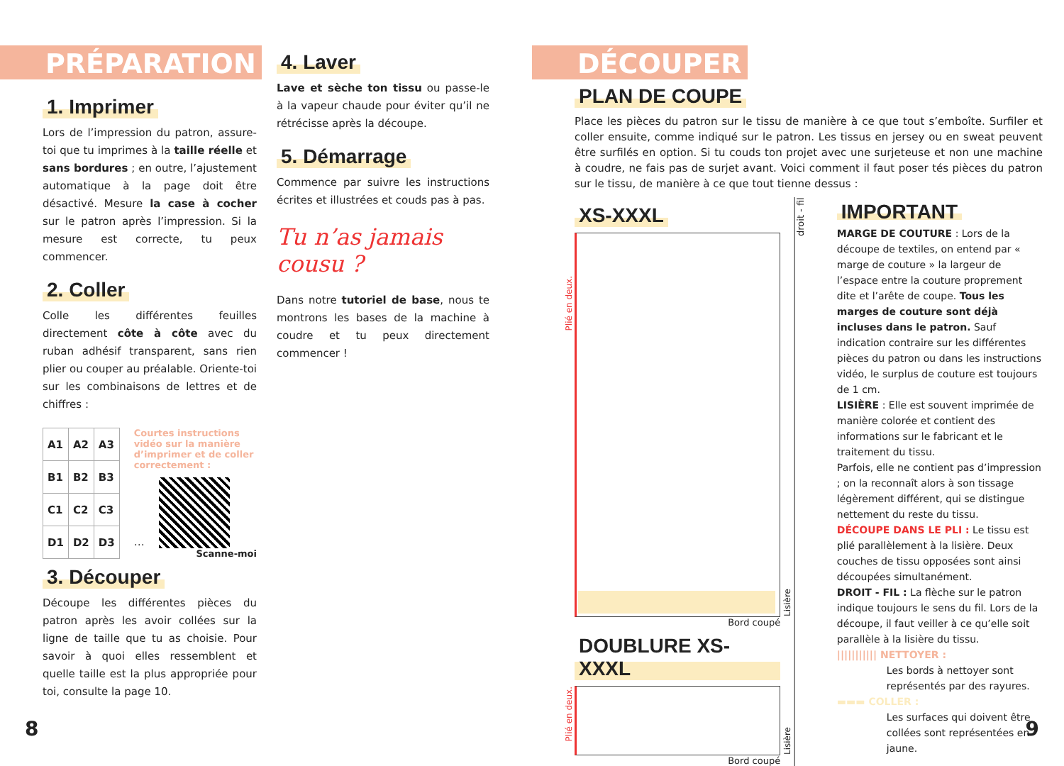PRÉPARATION
1. Imprimer
Lors de l’impression du patron, assure-toi que tu imprimes à la taille réelle et sans bordures ; en outre, l’ajustement automatique à la page doit être désactivé. Mesure la case à cocher sur le patron après l’impression. Si la mesure est correcte, tu peux commencer.
2. Coller
Colle les différentes feuilles directement côte à côte avec du ruban adhésif transparent, sans rien plier ou couper au préalable. Oriente-toi sur les combinaisons de lettres et de chiffres :
| A1 | A2 | A3 |
| B1 | B2 | B3 |
| C1 | C2 | C3 |
| D1 | D2 | D3 |
Courtes instructions vidéo sur la manière d’imprimer et de coller correctement :
…
Scanne-moi
3. Découper
Découpe les différentes pièces du patron après les avoir collées sur la ligne de taille que tu as choisie. Pour savoir à quoi elles ressemblent et quelle taille est la plus appropriée pour toi, consulte la page 10.
4. Laver
Lave et sèche ton tissu ou passe-le à la vapeur chaude pour éviter qu’il ne rétrécisse après la découpe.
5. Démarrage
Commence par suivre les instructions écrites et illustrées et couds pas à pas.
Tu n’as jamais cousu ?
Dans notre tutoriel de base, nous te montrons les bases de la machine à coudre et tu peux directement commencer !
8
DÉCOUPER
PLAN DE COUPE
Place les pièces du patron sur le tissu de manière à ce que tout s’emboîte. Surfiler et coller ensuite, comme indiqué sur le patron. Les tissus en jersey ou en sweat peuvent être surfilés en option. Si tu couds ton projet avec une surjeteuse et non une machine à coudre, ne fais pas de surjet avant. Voici comment il faut poser tés pièces du patron sur le tissu, de manière à ce que tout tienne dessus :
XS-XXXL
Plié en deux.
Lisière
Bord coupé
DOUBLURE XS-XXXL
Plié en deux.
Lisière
Bord coupé
droit - fil
IMPORTANT
MARGE DE COUTURE : Lors de la découpe de textiles, on entend par « marge de couture » la largeur de l’espace entre la couture proprement dite et l’arête de coupe. Tous les marges de couture sont déjà incluses dans le patron. Sauf indication contraire sur les différentes pièces du patron ou dans les instructions vidéo, le surplus de couture est toujours de 1 cm.
LISIÈRE : Elle est souvent imprimée de manière colorée et contient des informations sur le fabricant et le traitement du tissu.
Parfois, elle ne contient pas d’impression ; on la reconnaît alors à son tissage légèrement différent, qui se distingue nettement du reste du tissu.
DÉCOUPE DANS LE PLI : Le tissu est plié parallèlement à la lisière. Deux couches de tissu opposées sont ainsi découpées simultanément.
DROIT - FIL : La flèche sur le patron indique toujours le sens du fil. Lors de la découpe, il faut veiller à ce qu’elle soit parallèle à la lisière du tissu.
||||||||||| NETTOYER :
Les bords à nettoyer sont représentés par des rayures.
▬▬▬ COLLER :
Les surfaces qui doivent être collées sont représentées en jaune.
9